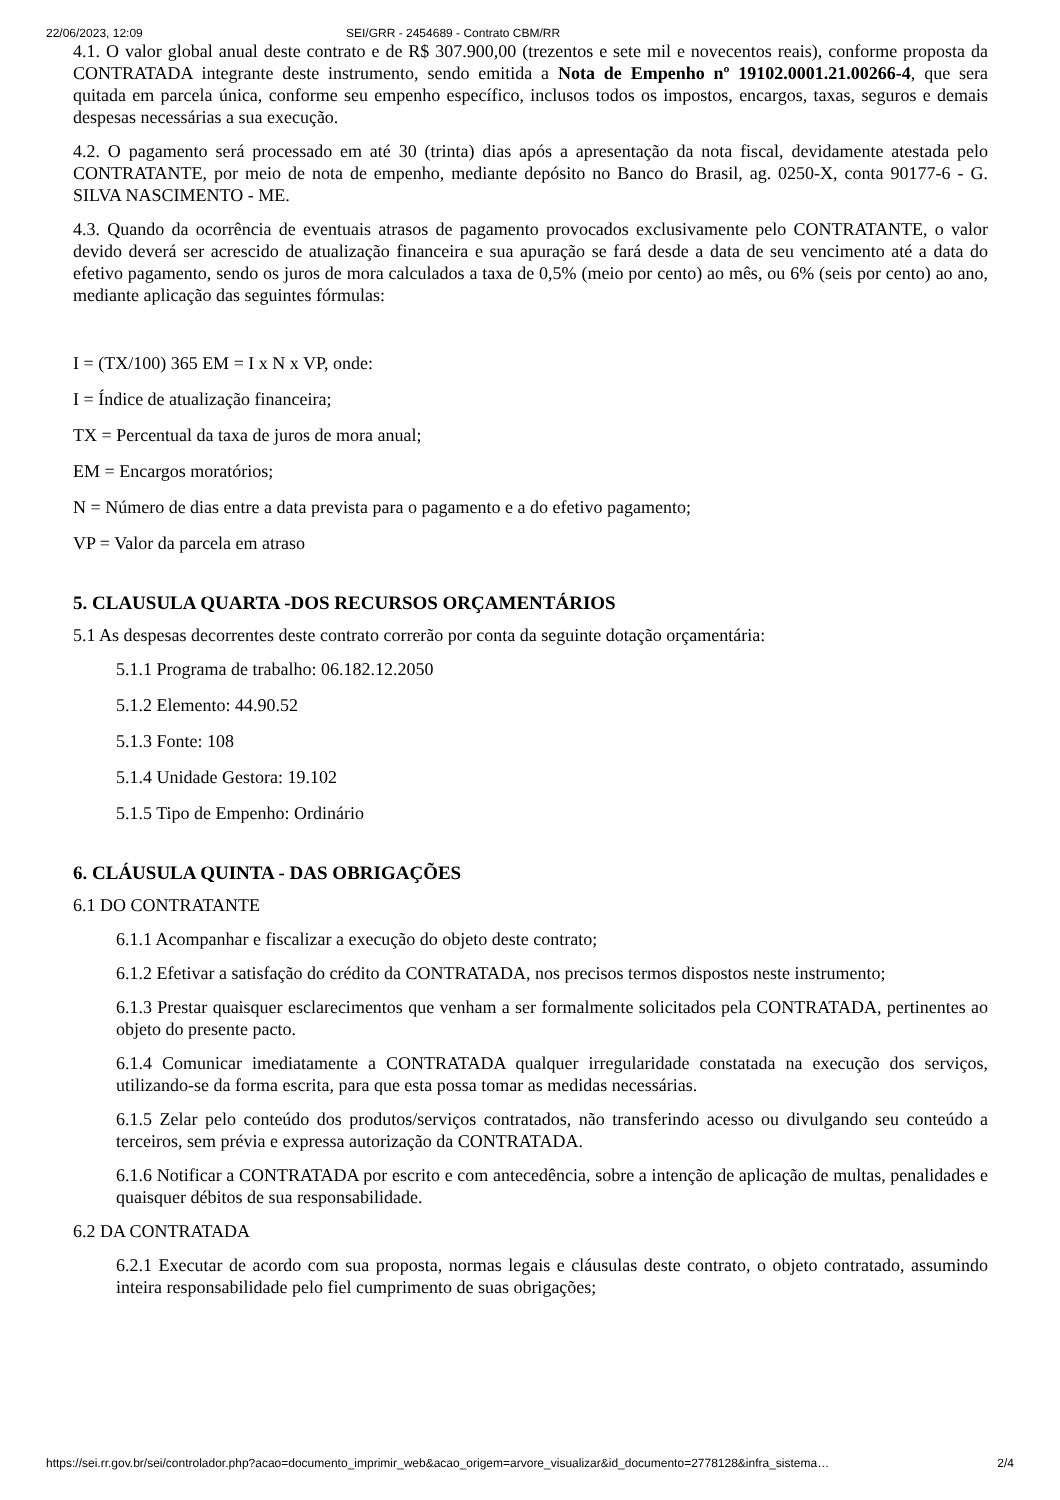22/06/2023, 12:09 SEI/GRR - 2454689 - Contrato CBM/RR
4.1. O valor global anual deste contrato e de R$ 307.900,00 (trezentos e sete mil e novecentos reais), conforme proposta da CONTRATADA integrante deste instrumento, sendo emitida a Nota de Empenho nº 19102.0001.21.00266-4, que sera quitada em parcela única, conforme seu empenho específico, inclusos todos os impostos, encargos, taxas, seguros e demais despesas necessárias a sua execução.
4.2. O pagamento será processado em até 30 (trinta) dias após a apresentação da nota fiscal, devidamente atestada pelo CONTRATANTE, por meio de nota de empenho, mediante depósito no Banco do Brasil, ag. 0250-X, conta 90177-6 - G. SILVA NASCIMENTO - ME.
4.3. Quando da ocorrência de eventuais atrasos de pagamento provocados exclusivamente pelo CONTRATANTE, o valor devido deverá ser acrescido de atualização financeira e sua apuração se fará desde a data de seu vencimento até a data do efetivo pagamento, sendo os juros de mora calculados a taxa de 0,5% (meio por cento) ao mês, ou 6% (seis por cento) ao ano, mediante aplicação das seguintes fórmulas:
I = (TX/100) 365 EM = I x N x VP, onde:
I = Índice de atualização financeira;
TX = Percentual da taxa de juros de mora anual;
EM = Encargos moratórios;
N = Número de dias entre a data prevista para o pagamento e a do efetivo pagamento;
VP = Valor da parcela em atraso
5. CLAUSULA QUARTA -DOS RECURSOS ORÇAMENTÁRIOS
5.1 As despesas decorrentes deste contrato correrão por conta da seguinte dotação orçamentária:
5.1.1 Programa de trabalho: 06.182.12.2050
5.1.2 Elemento: 44.90.52
5.1.3 Fonte: 108
5.1.4 Unidade Gestora: 19.102
5.1.5 Tipo de Empenho: Ordinário
6. CLÁUSULA QUINTA - DAS OBRIGAÇÕES
6.1 DO CONTRATANTE
6.1.1 Acompanhar e fiscalizar a execução do objeto deste contrato;
6.1.2 Efetivar a satisfação do crédito da CONTRATADA, nos precisos termos dispostos neste instrumento;
6.1.3 Prestar quaisquer esclarecimentos que venham a ser formalmente solicitados pela CONTRATADA, pertinentes ao objeto do presente pacto.
6.1.4 Comunicar imediatamente a CONTRATADA qualquer irregularidade constatada na execução dos serviços, utilizando-se da forma escrita, para que esta possa tomar as medidas necessárias.
6.1.5 Zelar pelo conteúdo dos produtos/serviços contratados, não transferindo acesso ou divulgando seu conteúdo a terceiros, sem prévia e expressa autorização da CONTRATADA.
6.1.6 Notificar a CONTRATADA por escrito e com antecedência, sobre a intenção de aplicação de multas, penalidades e quaisquer débitos de sua responsabilidade.
6.2 DA CONTRATADA
6.2.1 Executar de acordo com sua proposta, normas legais e cláusulas deste contrato, o objeto contratado, assumindo inteira responsabilidade pelo fiel cumprimento de suas obrigações;
https://sei.rr.gov.br/sei/controlador.php?acao=documento_imprimir_web&acao_origem=arvore_visualizar&id_documento=2778128&infra_sistema… 2/4